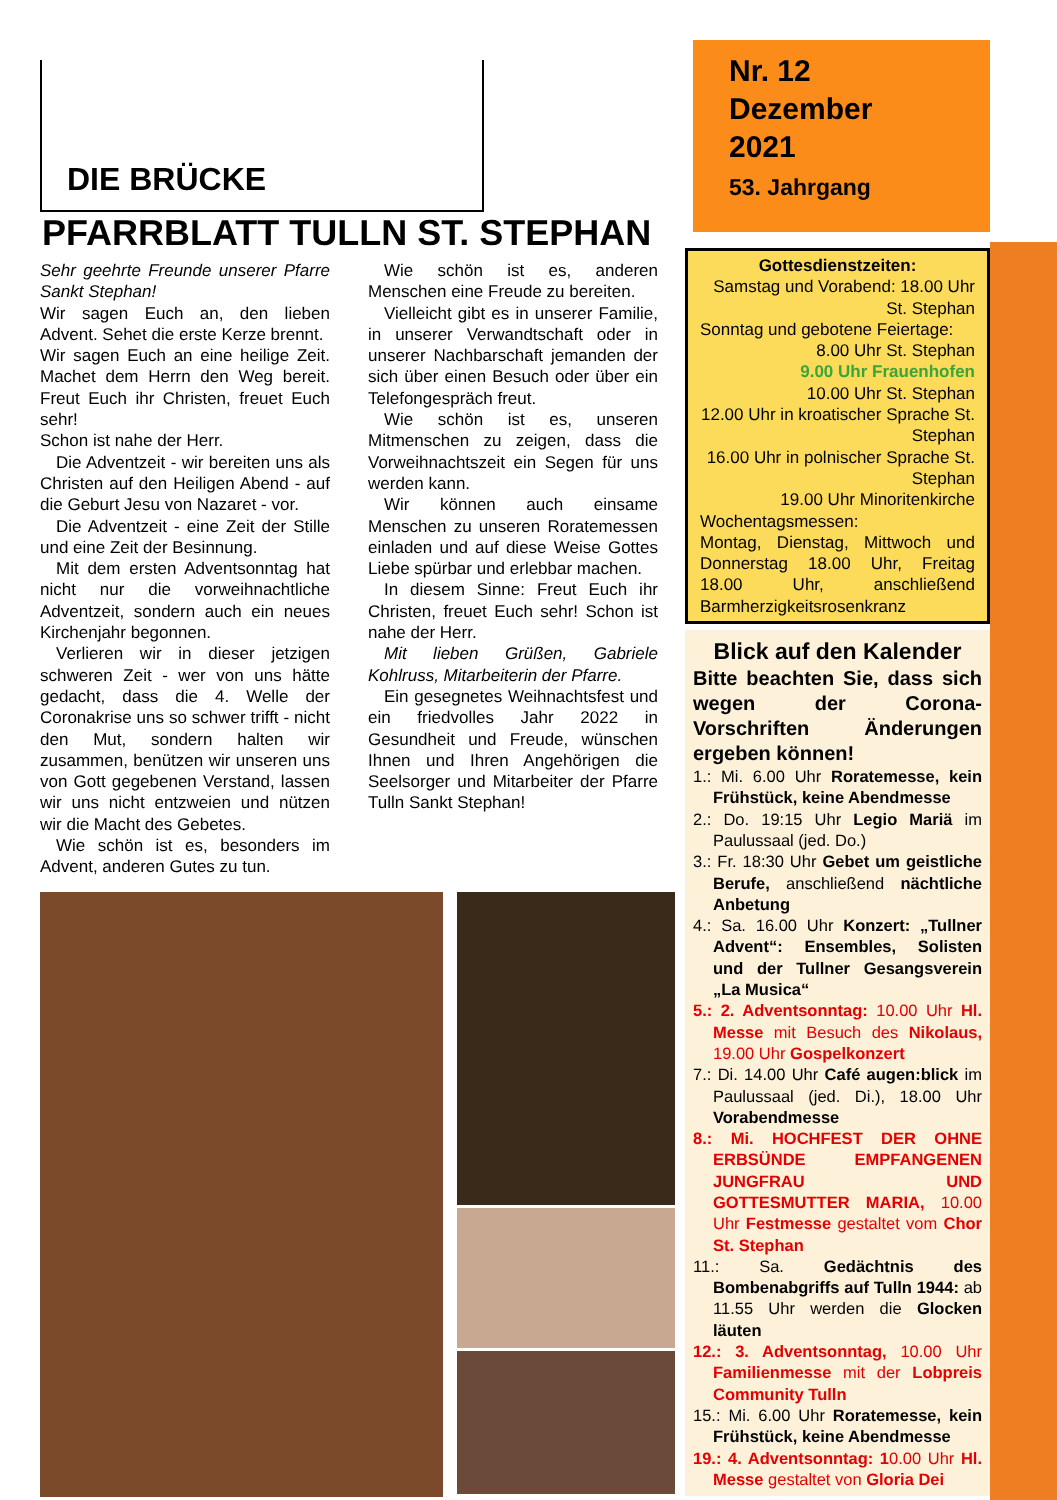DIE BRÜCKE
PFARRBLATT TULLN ST. STEPHAN
Sehr geehrte Freunde unserer Pfarre Sankt Stephan!
Wir sagen Euch an, den lieben Advent. Sehet die erste Kerze brennt.
Wir sagen Euch an eine heilige Zeit. Machet dem Herrn den Weg bereit. Freut Euch ihr Christen, freuet Euch sehr!
Schon ist nahe der Herr.
Die Adventzeit - wir bereiten uns als Christen auf den Heiligen Abend - auf die Geburt Jesu von Nazaret - vor.
Die Adventzeit - eine Zeit der Stille und eine Zeit der Besinnung.
Mit dem ersten Adventsonntag hat nicht nur die vorweihnachtliche Adventzeit, sondern auch ein neues Kirchenjahr begonnen.
Verlieren wir in dieser jetzigen schweren Zeit - wer von uns hätte gedacht, dass die 4. Welle der Coronakrise uns so schwer trifft - nicht den Mut, sondern halten wir zusammen, benützen wir unseren uns von Gott gegebenen Verstand, lassen wir uns nicht entzweien und nützen wir die Macht des Gebetes.
Wie schön ist es, besonders im Advent, anderen Gutes zu tun.
Wie schön ist es, anderen Menschen eine Freude zu bereiten.
Vielleicht gibt es in unserer Familie, in unserer Verwandtschaft oder in unserer Nachbarschaft jemanden der sich über einen Besuch oder über ein Telefongespräch freut.
Wie schön ist es, unseren Mitmenschen zu zeigen, dass die Vorweihnachtszeit ein Segen für uns werden kann.
Wir können auch einsame Menschen zu unseren Roratemessen einladen und auf diese Weise Gottes Liebe spürbar und erlebbar machen.
In diesem Sinne: Freut Euch ihr Christen, freuet Euch sehr! Schon ist nahe der Herr.
Mit lieben Grüßen, Gabriele Kohlruss, Mitarbeiterin der Pfarre.
Ein gesegnetes Weihnachtsfest und ein friedvolles Jahr 2022 in Gesundheit und Freude, wünschen Ihnen und Ihren Angehörigen die Seelsorger und Mitarbeiter der Pfarre Tulln Sankt Stephan!
Nr. 12
Dezember
2021
53. Jahrgang
Gottesdienstzeiten:
Samstag und Vorabend: 18.00 Uhr St. Stephan
Sonntag und gebotene Feiertage:
8.00 Uhr St. Stephan
9.00 Uhr Frauenhofen
10.00 Uhr St. Stephan
12.00 Uhr in kroatischer Sprache St. Stephan
16.00 Uhr in polnischer Sprache St. Stephan
19.00 Uhr Minoritenkirche
Wochentagsmessen:
Montag, Dienstag, Mittwoch und Donnerstag 18.00 Uhr, Freitag 18.00 Uhr, anschließend Barmherzigkeitsrosenkranz
Blick auf den Kalender
Bitte beachten Sie, dass sich wegen der Corona-Vorschriften Änderungen ergeben können!
1.: Mi. 6.00 Uhr Roratemesse, kein Frühstück, keine Abendmesse
2.: Do. 19:15 Uhr Legio Mariä im Paulussaal (jed. Do.)
3.: Fr. 18:30 Uhr Gebet um geistliche Berufe, anschließend nächtliche Anbetung
4.: Sa. 16.00 Uhr Konzert: „Tullner Advent“: Ensembles, Solisten und der Tullner Gesangsverein „La Musica“
5.: 2. Adventsonntag: 10.00 Uhr Hl. Messe mit Besuch des Nikolaus, 19.00 Uhr Gospelkonzert
7.: Di. 14.00 Uhr Café augen:blick im Paulussaal (jed. Di.), 18.00 Uhr Vorabendmesse
8.: Mi. HOCHFEST DER OHNE ERBSÜNDE EMPFANGENEN JUNGFRAU UND GOTTESMUTTER MARIA, 10.00 Uhr Festmesse gestaltet vom Chor St. Stephan
11.: Sa. Gedächtnis des Bombenabgriffs auf Tulln 1944: ab 11.55 Uhr werden die Glocken läuten
12.: 3. Adventsonntag, 10.00 Uhr Familienmesse mit der Lobpreis Community Tulln
15.: Mi. 6.00 Uhr Roratemesse, kein Frühstück, keine Abendmesse
19.: 4. Adventsonntag: 10.00 Uhr Hl. Messe gestaltet von Gloria Dei